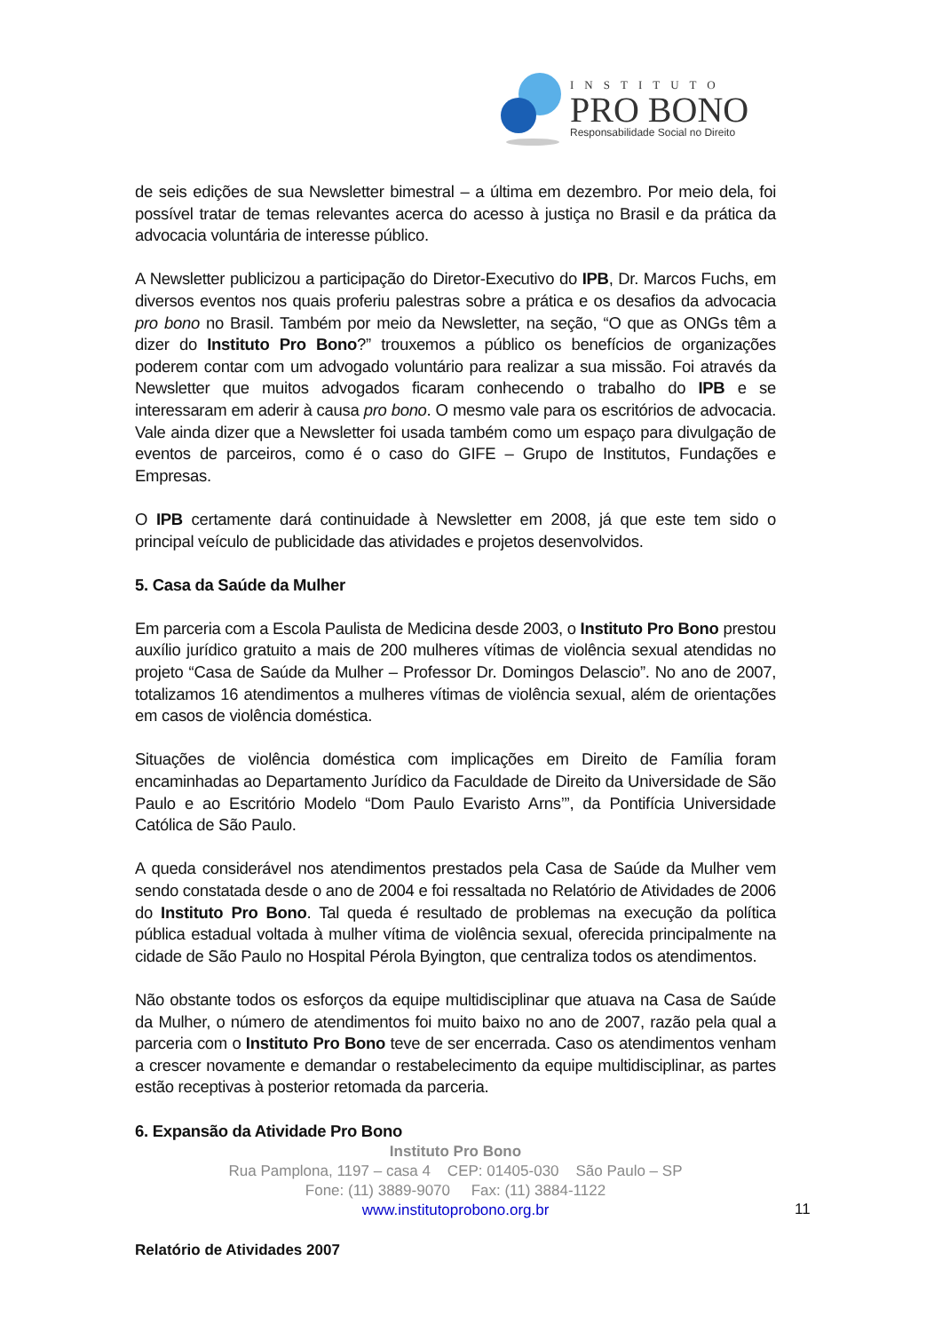INSTITUTO
PRO BONO
Responsabilidade Social no Direito
de seis edições de sua Newsletter bimestral – a última em dezembro. Por meio dela, foi possível tratar de temas relevantes acerca do acesso à justiça no Brasil e da prática da advocacia voluntária de interesse público.
A Newsletter publicizou a participação do Diretor-Executivo do IPB, Dr. Marcos Fuchs, em diversos eventos nos quais proferiu palestras sobre a prática e os desafios da advocacia pro bono no Brasil. Também por meio da Newsletter, na seção, “O que as ONGs têm a dizer do Instituto Pro Bono?” trouxemos a público os benefícios de organizações poderem contar com um advogado voluntário para realizar a sua missão. Foi através da Newsletter que muitos advogados ficaram conhecendo o trabalho do IPB e se interessaram em aderir à causa pro bono. O mesmo vale para os escritórios de advocacia. Vale ainda dizer que a Newsletter foi usada também como um espaço para divulgação de eventos de parceiros, como é o caso do GIFE – Grupo de Institutos, Fundações e Empresas.
O IPB certamente dará continuidade à Newsletter em 2008, já que este tem sido o principal veículo de publicidade das atividades e projetos desenvolvidos.
5. Casa da Saúde da Mulher
Em parceria com a Escola Paulista de Medicina desde 2003, o Instituto Pro Bono prestou auxílio jurídico gratuito a mais de 200 mulheres vítimas de violência sexual atendidas no projeto “Casa de Saúde da Mulher – Professor Dr. Domingos Delascio”. No ano de 2007, totalizamos 16 atendimentos a mulheres vítimas de violência sexual, além de orientações em casos de violência doméstica.
Situações de violência doméstica com implicações em Direito de Família foram encaminhadas ao Departamento Jurídico da Faculdade de Direito da Universidade de São Paulo e ao Escritório Modelo “Dom Paulo Evaristo Arns’”, da Pontifícia Universidade Católica de São Paulo.
A queda considerável nos atendimentos prestados pela Casa de Saúde da Mulher vem sendo constatada desde o ano de 2004 e foi ressaltada no Relatório de Atividades de 2006 do Instituto Pro Bono. Tal queda é resultado de problemas na execução da política pública estadual voltada à mulher vítima de violência sexual, oferecida principalmente na cidade de São Paulo no Hospital Pérola Byington, que centraliza todos os atendimentos.
Não obstante todos os esforços da equipe multidisciplinar que atuava na Casa de Saúde da Mulher, o número de atendimentos foi muito baixo no ano de 2007, razão pela qual a parceria com o Instituto Pro Bono teve de ser encerrada. Caso os atendimentos venham a crescer novamente e demandar o restabelecimento da equipe multidisciplinar, as partes estão receptivas à posterior retomada da parceria.
6. Expansão da Atividade Pro Bono
Instituto Pro Bono
Rua Pamplona, 1197 – casa 4 CEP: 01405-030 São Paulo – SP
Fone: (11) 3889-9070 Fax: (11) 3884-1122
www.institutoprobono.org.br
11
Relatório de Atividades 2007